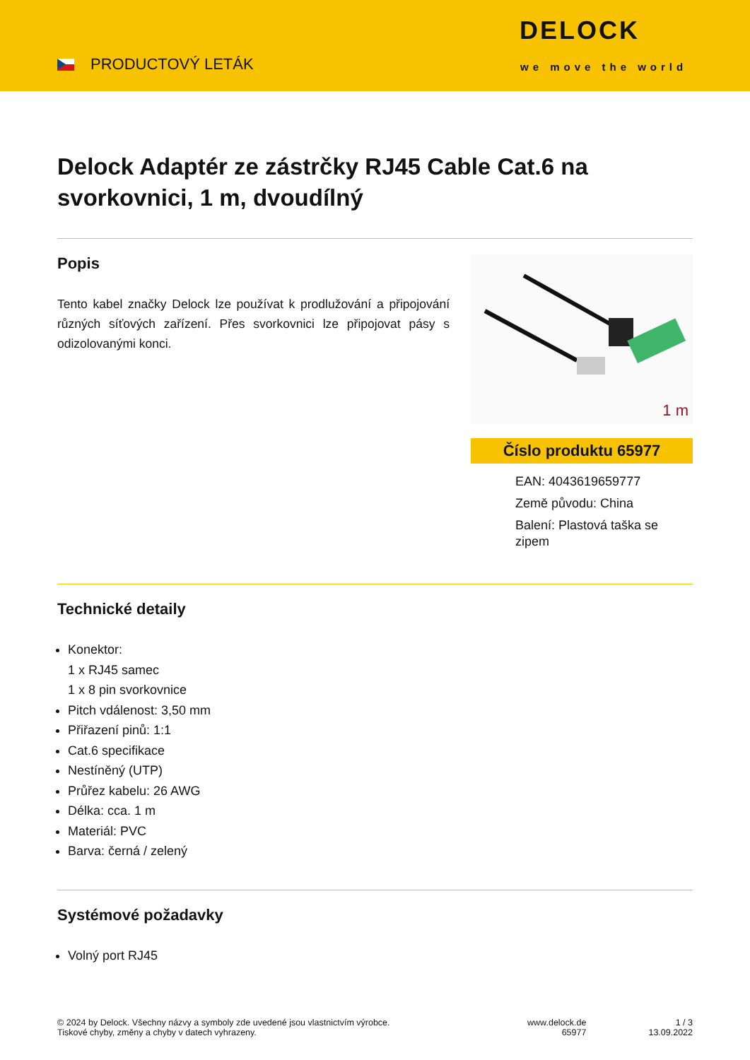PRODUCTOVÝ LETÁK
DELOCK
we move the world
Delock Adaptér ze zástrčky RJ45 Cable Cat.6 na svorkovnici, 1 m, dvoudílný
Popis
Tento kabel značky Delock lze používat k prodlužování a připojování různých síťových zařízení. Přes svorkovnici lze připojovat pásy s odizolovanými konci.
1 m
Číslo produktu 65977
EAN: 4043619659777
Země původu: China
Balení: Plastová taška se zipem
Technické detaily
Konektor:
1 x RJ45 samec
1 x 8 pin svorkovnice
Pitch vdálenost: 3,50 mm
Přiřazení pinů: 1:1
Cat.6 specifikace
Nestíněný (UTP)
Průřez kabelu: 26 AWG
Délka: cca. 1 m
Materiál: PVC
Barva: černá / zelený
Systémové požadavky
Volný port RJ45
© 2024 by Delock. Všechny názvy a symboly zde uvedené jsou vlastnictvím výrobce.
Tiskové chyby, změny a chyby v datech vyhrazeny.
www.delock.de
65977
1 / 3
13.09.2022